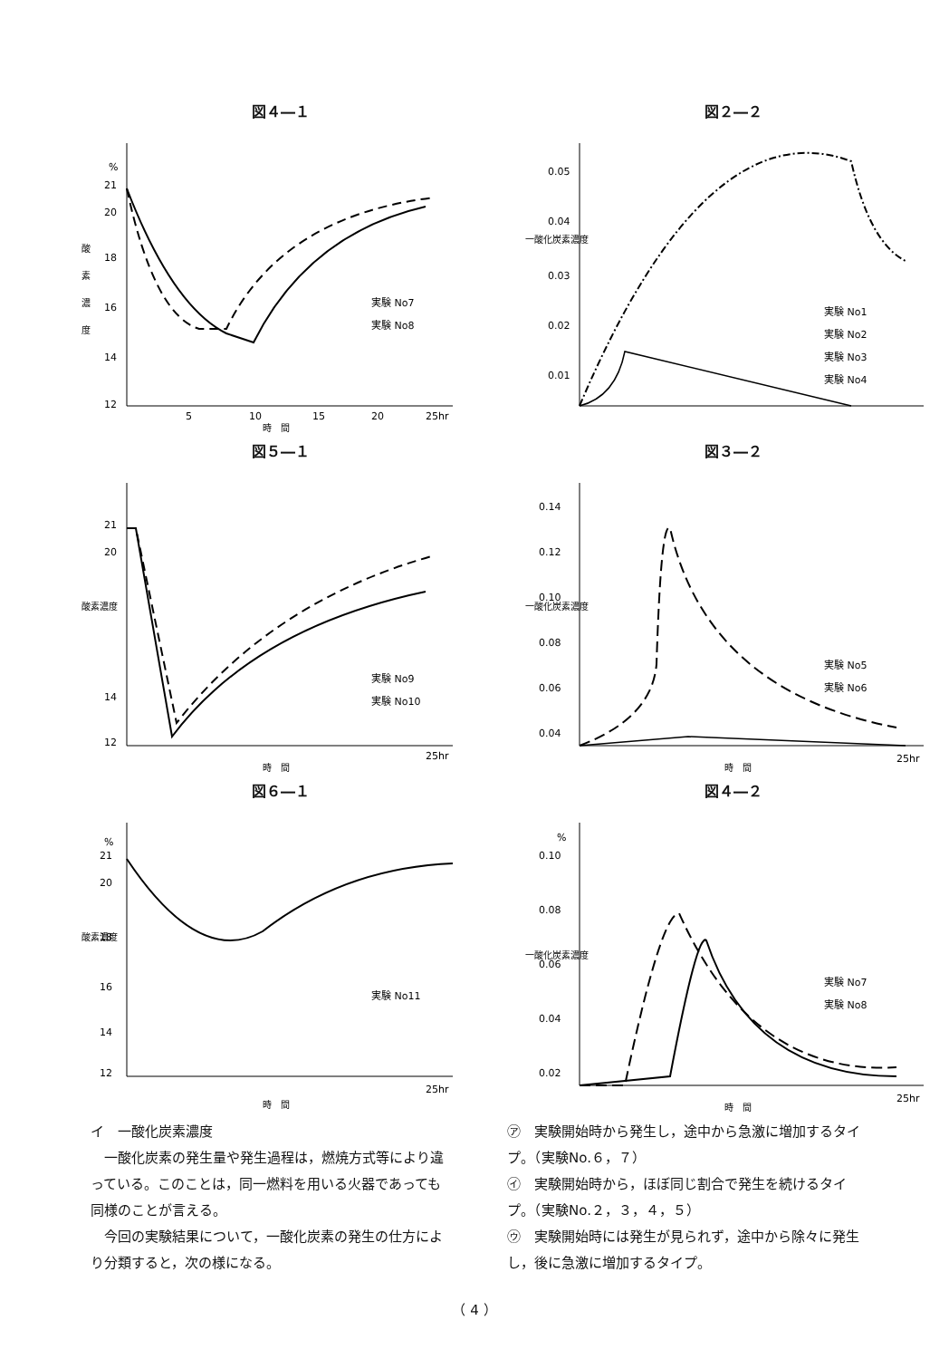図４―１
%
21
20
18
16
14
12
酸
素
濃
度
5
10
15
20
25hr
時　間
実験 No7
実験 No8
図２―２
0.05
0.04
0.03
0.02
0.01
一酸化炭素濃度
実験 No1
実験 No2
実験 No3
実験 No4
図５―１
21
20
14
12
酸素濃度
実験 No9
実験 No10
25hr
時　間
図３―２
0.14
0.12
0.10
0.08
0.06
0.04
一酸化炭素濃度
実験 No5
実験 No6
25hr
時　間
図６―１
%
21
20
18
16
14
12
酸素濃度
実験 No11
25hr
時　間
図４―２
%
0.10
0.08
0.06
0.04
0.02
一酸化炭素濃度
実験 No7
実験 No8
25hr
時　間
イ　一酸化炭素濃度
　一酸化炭素の発生量や発生過程は，燃焼方式等により違っている。このことは，同一燃料を用いる火器であっても同様のことが言える。
　今回の実験結果について，一酸化炭素の発生の仕方により分類すると，次の様になる。
㋐　実験開始時から発生し，途中から急激に増加するタイプ。（実験No.６，７）
㋑　実験開始時から，ほぼ同じ割合で発生を続けるタイプ。（実験No.２，３，４，５）
㋒　実験開始時には発生が見られず，途中から除々に発生し，後に急激に増加するタイプ。
（ 4 ）